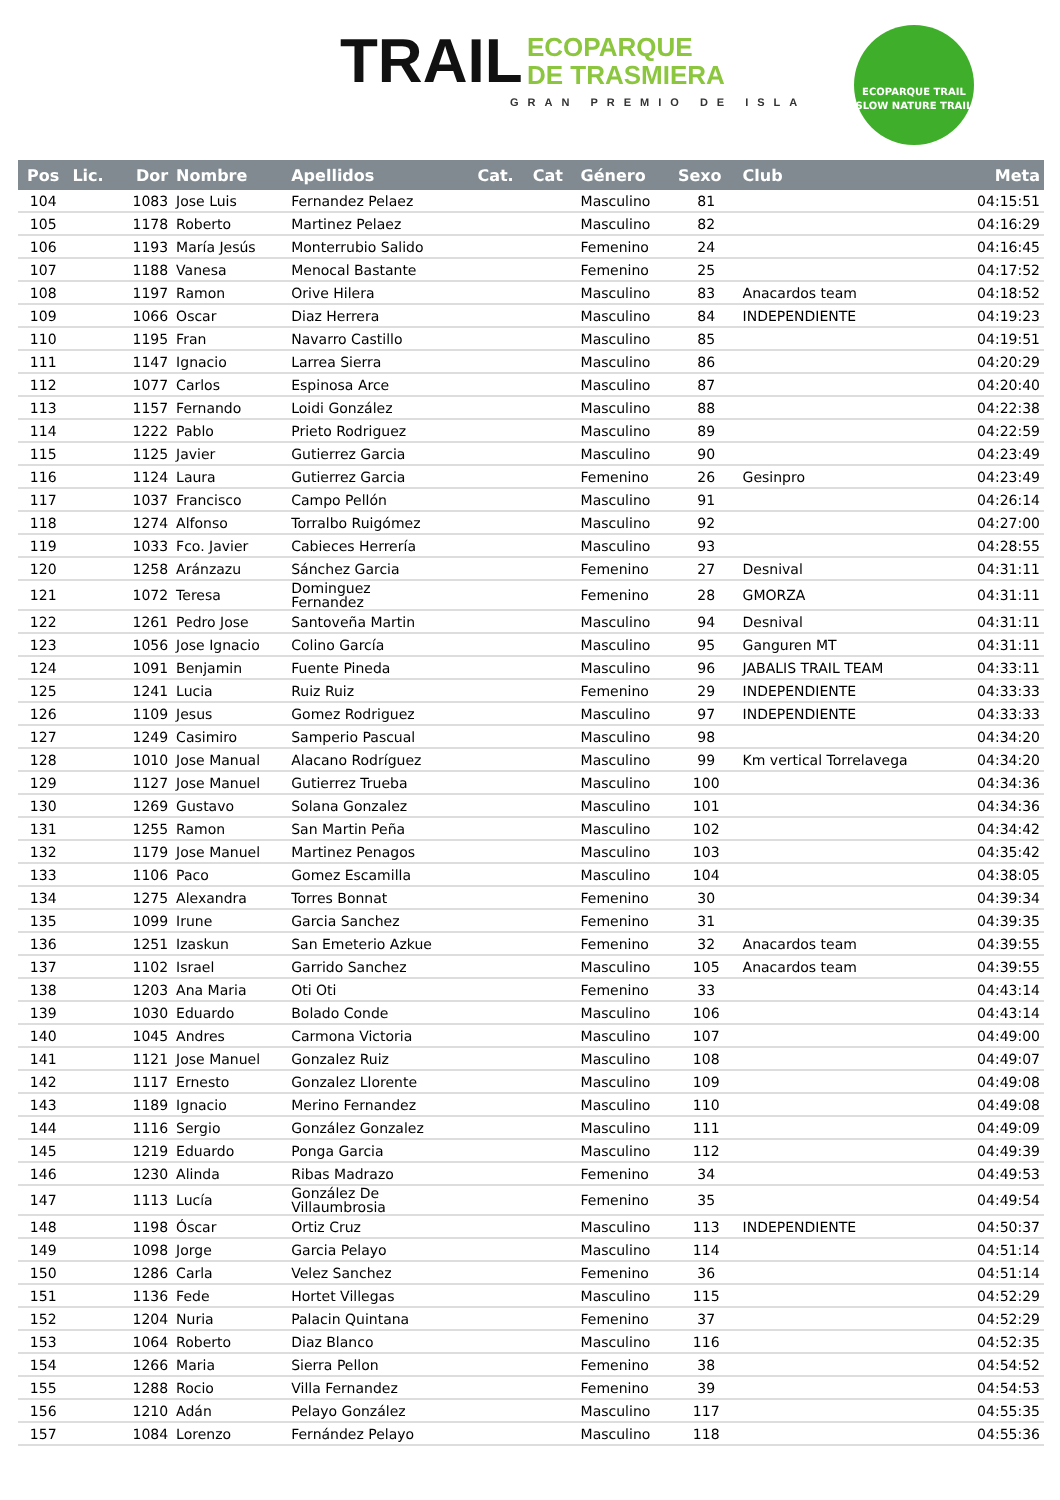TRAIL ECOPARQUE
DE TRASMIERA
GRAN PREMIO DE ISLA
ECOPARQUE TRAIL
SLOW NATURE TRAIL
| Pos | Lic. | Dor | Nombre | Apellidos | Cat. | Cat | Género | Sexo | Club | Meta |
| --- | --- | --- | --- | --- | --- | --- | --- | --- | --- | --- |
| 104 | | 1083 | Jose Luis | Fernandez Pelaez | | | Masculino | 81 | | 04:15:51 |
| 105 | | 1178 | Roberto | Martinez Pelaez | | | Masculino | 82 | | 04:16:29 |
| 106 | | 1193 | María Jesús | Monterrubio Salido | | | Femenino | 24 | | 04:16:45 |
| 107 | | 1188 | Vanesa | Menocal Bastante | | | Femenino | 25 | | 04:17:52 |
| 108 | | 1197 | Ramon | Orive Hilera | | | Masculino | 83 | Anacardos team | 04:18:52 |
| 109 | | 1066 | Oscar | Diaz Herrera | | | Masculino | 84 | INDEPENDIENTE | 04:19:23 |
| 110 | | 1195 | Fran | Navarro Castillo | | | Masculino | 85 | | 04:19:51 |
| 111 | | 1147 | Ignacio | Larrea Sierra | | | Masculino | 86 | | 04:20:29 |
| 112 | | 1077 | Carlos | Espinosa Arce | | | Masculino | 87 | | 04:20:40 |
| 113 | | 1157 | Fernando | Loidi González | | | Masculino | 88 | | 04:22:38 |
| 114 | | 1222 | Pablo | Prieto Rodriguez | | | Masculino | 89 | | 04:22:59 |
| 115 | | 1125 | Javier | Gutierrez Garcia | | | Masculino | 90 | | 04:23:49 |
| 116 | | 1124 | Laura | Gutierrez Garcia | | | Femenino | 26 | Gesinpro | 04:23:49 |
| 117 | | 1037 | Francisco | Campo Pellón | | | Masculino | 91 | | 04:26:14 |
| 118 | | 1274 | Alfonso | Torralbo Ruigómez | | | Masculino | 92 | | 04:27:00 |
| 119 | | 1033 | Fco. Javier | Cabieces Herrería | | | Masculino | 93 | | 04:28:55 |
| 120 | | 1258 | Aránzazu | Sánchez Garcia | | | Femenino | 27 | Desnival | 04:31:11 |
| 121 | | 1072 | Teresa | Dominguez Fernandez | | | Femenino | 28 | GMORZA | 04:31:11 |
| 122 | | 1261 | Pedro Jose | Santoveña Martin | | | Masculino | 94 | Desnival | 04:31:11 |
| 123 | | 1056 | Jose Ignacio | Colino García | | | Masculino | 95 | Ganguren MT | 04:31:11 |
| 124 | | 1091 | Benjamin | Fuente Pineda | | | Masculino | 96 | JABALIS TRAIL TEAM | 04:33:11 |
| 125 | | 1241 | Lucia | Ruiz Ruiz | | | Femenino | 29 | INDEPENDIENTE | 04:33:33 |
| 126 | | 1109 | Jesus | Gomez Rodriguez | | | Masculino | 97 | INDEPENDIENTE | 04:33:33 |
| 127 | | 1249 | Casimiro | Samperio Pascual | | | Masculino | 98 | | 04:34:20 |
| 128 | | 1010 | Jose Manual | Alacano Rodríguez | | | Masculino | 99 | Km vertical Torrelavega | 04:34:20 |
| 129 | | 1127 | Jose Manuel | Gutierrez Trueba | | | Masculino | 100 | | 04:34:36 |
| 130 | | 1269 | Gustavo | Solana Gonzalez | | | Masculino | 101 | | 04:34:36 |
| 131 | | 1255 | Ramon | San Martin Peña | | | Masculino | 102 | | 04:34:42 |
| 132 | | 1179 | Jose Manuel | Martinez Penagos | | | Masculino | 103 | | 04:35:42 |
| 133 | | 1106 | Paco | Gomez Escamilla | | | Masculino | 104 | | 04:38:05 |
| 134 | | 1275 | Alexandra | Torres Bonnat | | | Femenino | 30 | | 04:39:34 |
| 135 | | 1099 | Irune | Garcia Sanchez | | | Femenino | 31 | | 04:39:35 |
| 136 | | 1251 | Izaskun | San Emeterio Azkue | | | Femenino | 32 | Anacardos team | 04:39:55 |
| 137 | | 1102 | Israel | Garrido Sanchez | | | Masculino | 105 | Anacardos team | 04:39:55 |
| 138 | | 1203 | Ana Maria | Oti Oti | | | Femenino | 33 | | 04:43:14 |
| 139 | | 1030 | Eduardo | Bolado Conde | | | Masculino | 106 | | 04:43:14 |
| 140 | | 1045 | Andres | Carmona Victoria | | | Masculino | 107 | | 04:49:00 |
| 141 | | 1121 | Jose Manuel | Gonzalez Ruiz | | | Masculino | 108 | | 04:49:07 |
| 142 | | 1117 | Ernesto | Gonzalez Llorente | | | Masculino | 109 | | 04:49:08 |
| 143 | | 1189 | Ignacio | Merino Fernandez | | | Masculino | 110 | | 04:49:08 |
| 144 | | 1116 | Sergio | González Gonzalez | | | Masculino | 111 | | 04:49:09 |
| 145 | | 1219 | Eduardo | Ponga Garcia | | | Masculino | 112 | | 04:49:39 |
| 146 | | 1230 | Alinda | Ribas Madrazo | | | Femenino | 34 | | 04:49:53 |
| 147 | | 1113 | Lucía | González De Villaumbrosia | | | Femenino | 35 | | 04:49:54 |
| 148 | | 1198 | Óscar | Ortiz Cruz | | | Masculino | 113 | INDEPENDIENTE | 04:50:37 |
| 149 | | 1098 | Jorge | Garcia Pelayo | | | Masculino | 114 | | 04:51:14 |
| 150 | | 1286 | Carla | Velez Sanchez | | | Femenino | 36 | | 04:51:14 |
| 151 | | 1136 | Fede | Hortet Villegas | | | Masculino | 115 | | 04:52:29 |
| 152 | | 1204 | Nuria | Palacin Quintana | | | Femenino | 37 | | 04:52:29 |
| 153 | | 1064 | Roberto | Diaz Blanco | | | Masculino | 116 | | 04:52:35 |
| 154 | | 1266 | Maria | Sierra Pellon | | | Femenino | 38 | | 04:54:52 |
| 155 | | 1288 | Rocio | Villa Fernandez | | | Femenino | 39 | | 04:54:53 |
| 156 | | 1210 | Adán | Pelayo González | | | Masculino | 117 | | 04:55:35 |
| 157 | | 1084 | Lorenzo | Fernández Pelayo | | | Masculino | 118 | | 04:55:36 |